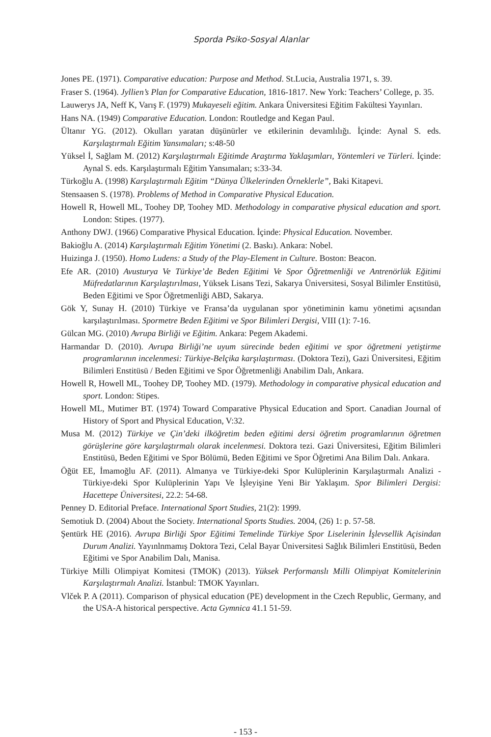Sporda Psiko-Sosyal Alanlar
Jones PE. (1971). Comparative education: Purpose and Method. St.Lucia, Australia 1971, s. 39.
Fraser S. (1964). Jyllien’s Plan for Comparative Education, 1816-1817. New York: Teachers’ College, p. 35.
Lauwerys JA, Neff K, Varış F. (1979) Mukayeseli eğitim. Ankara Üniversitesi Eğitim Fakültesi Yayınları.
Hans NA. (1949) Comparative Education. London: Routledge and Kegan Paul.
Ültanır YG. (2012). Okulları yaratan düşünürler ve etkilerinin devamlılığı. İçinde: Aynal S. eds. Karşılaştırmalı Eğitim Yansımaları; s:48-50
Yüksel İ, Sağlam M. (2012) Karşılaştırmalı Eğitimde Araştırma Yaklaşımları, Yöntemleri ve Türleri. İçinde: Aynal S. eds. Karşılaştırmalı Eğitim Yansımaları; s:33-34.
Türkoğlu A. (1998) Karşılaştırmalı Eğitim “Dünya Ülkelerinden Örneklerle”, Baki Kitapevi.
Stensaasen S. (1978). Problems of Method in Comparative Physical Education.
Howell R, Howell ML, Toohey DP, Toohey MD. Methodology in comparative physical education and sport. London: Stipes. (1977).
Anthony DWJ. (1966) Comparative Physical Education. İçinde: Physical Education. November.
Bakioğlu A. (2014) Karşılaştırmalı Eğitim Yönetimi (2. Baskı). Ankara: Nobel.
Huizinga J. (1950). Homo Ludens: a Study of the Play-Element in Culture. Boston: Beacon.
Efe AR. (2010) Avusturya Ve Türkiye’de Beden Eğitimi Ve Spor Öğretmenliği ve Antrenörlük Eğitimi Müfredatlarının Karşılaştırılması, Yüksek Lisans Tezi, Sakarya Üniversitesi, Sosyal Bilimler Enstitüsü, Beden Eğitimi ve Spor Öğretmenliği ABD, Sakarya.
Gök Y, Sunay H. (2010) Türkiye ve Fransa’da uygulanan spor yönetiminin kamu yönetimi açısından karşılaştırılması. Spormetre Beden Eğitimi ve Spor Bilimleri Dergisi, VIII (1): 7-16.
Gülcan MG. (2010) Avrupa Birliği ve Eğitim. Ankara: Pegem Akademi.
Harmandar D. (2010). Avrupa Birliği’ne uyum sürecinde beden eğitimi ve spor öğretmeni yetiştirme programlarının incelenmesi: Türkiye-Belçika karşılaştırması. (Doktora Tezi), Gazi Üniversitesi, Eğitim Bilimleri Enstitüsü / Beden Eğitimi ve Spor Öğretmenliği Anabilim Dalı, Ankara.
Howell R, Howell ML, Toohey DP, Toohey MD. (1979). Methodology in comparative physical education and sport. London: Stipes.
Howell ML, Mutimer BT. (1974) Toward Comparative Physical Education and Sport. Canadian Journal of History of Sport and Physical Education, V:32.
Musa M. (2012) Türkiye ve Çin’deki ilköğretim beden eğitimi dersi öğretim programlarının öğretmen görüşlerine göre karşılaştırmalı olarak incelenmesi. Doktora tezi. Gazi Üniversitesi, Eğitim Bilimleri Enstitüsü, Beden Eğitimi ve Spor Bölümü, Beden Eğitimi ve Spor Öğretimi Ana Bilim Dalı. Ankara.
Öğüt EE, İmamoğlu AF. (2011). Almanya ve Türkiye›deki Spor Kulüplerinin Karşılaştırmalı Analizi - Türkiye›deki Spor Kulüplerinin Yapı Ve İşleyişine Yeni Bir Yaklaşım. Spor Bilimleri Dergisi: Hacettepe Üniversitesi, 22.2: 54-68.
Penney D. Editorial Preface. International Sport Studies, 21(2): 1999.
Semotiuk D. (2004) About the Society. International Sports Studies. 2004, (26) 1: p. 57-58.
Şentürk HE (2016). Avrupa Birliği Spor Eğitimi Temelinde Türkiye Spor Liselerinin İşlevsellik Açisindan Durum Analizi. Yayınlnmamış Doktora Tezi, Celal Bayar Üniversitesi Sağlık Bilimleri Enstitüsü, Beden Eğitimi ve Spor Anabilim Dalı, Manisa.
Türkiye Milli Olimpiyat Komitesi (TMOK) (2013). Yüksek Performanslı Milli Olimpiyat Komitelerinin Karşılaştırmalı Analizi. İstanbul: TMOK Yayınları.
Vlček P. A (2011). Comparison of physical education (PE) development in the Czech Republic, Germany, and the USA-A historical perspective. Acta Gymnica 41.1 51-59.
- 153 -